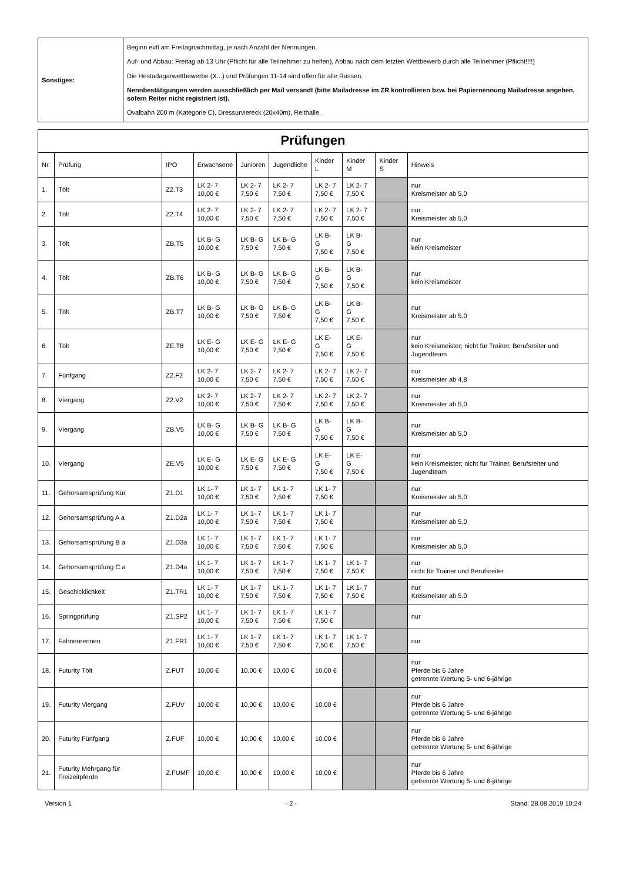| Sonstiges: | Beginn evtl am Freitagnachmittag, je nach Anzahl der Nennungen. Auf- und Abbau: Freitag ab 13 Uhr (Pflicht für alle Teilnehmer zu helfen), Abbau nach dem letzten Wettbewerb durch alle Teilnehmer (Pflicht!!!!) Die Hestadagarwettbewerbe (X...) und Prüfungen 11-14 sind offen für alle Rassen. Nennbestätigungen werden ausschließlich per Mail versandt (bitte Mailadresse im ZR kontrollieren bzw. bei Papiernennung Mailadresse angeben, sofern Reiter nicht registriert ist). Ovalbahn 200 m (Kategorie C), Dressurviereck (20x40m), Reithalle. |
| Prüfungen | | | | | | | | | |
| --- | --- | --- | --- | --- | --- | --- | --- | --- | --- |
| Nr. | Prüfung | IPO | Erwachsene | Junioren | Jugendliche | Kinder L | Kinder M | Kinder S | Hinweis |
| 1. | Tölt | Z2.T3 | LK 2- 7 10,00 € | LK 2- 7 7,50 € | LK 2- 7 7,50 € | LK 2- 7 7,50 € | LK 2- 7 7,50 € | | nur Kreismeister ab 5,0 |
| 2. | Tölt | Z2.T4 | LK 2- 7 10,00 € | LK 2- 7 7,50 € | LK 2- 7 7,50 € | LK 2- 7 7,50 € | LK 2- 7 7,50 € | | nur Kreismeister ab 5,0 |
| 3. | Tölt | ZB.T5 | LK B- G 10,00 € | LK B- G 7,50 € | LK B- G 7,50 € | LK B- G 7,50 € | LK B- G 7,50 € | | nur kein Kreismeister |
| 4. | Tölt | ZB.T6 | LK B- G 10,00 € | LK B- G 7,50 € | LK B- G 7,50 € | LK B- G 7,50 € | LK B- G 7,50 € | | nur kein Kreismeister |
| 5. | Tölt | ZB.T7 | LK B- G 10,00 € | LK B- G 7,50 € | LK B- G 7,50 € | LK B- G 7,50 € | LK B- G 7,50 € | | nur Kreismeister ab 5,0 |
| 6. | Tölt | ZE.T8 | LK E- G 10,00 € | LK E- G 7,50 € | LK E- G 7,50 € | LK E- G 7,50 € | LK E- G 7,50 € | | nur kein Kreismeister; nicht für Trainer, Berufsreiter und Jugendteam |
| 7. | Fünfgang | Z2.F2 | LK 2- 7 10,00 € | LK 2- 7 7,50 € | LK 2- 7 7,50 € | LK 2- 7 7,50 € | LK 2- 7 7,50 € | | nur Kreismeister ab 4,8 |
| 8. | Viergang | Z2.V2 | LK 2- 7 10,00 € | LK 2- 7 7,50 € | LK 2- 7 7,50 € | LK 2- 7 7,50 € | LK 2- 7 7,50 € | | nur Kreismeister ab 5,0 |
| 9. | Viergang | ZB.V5 | LK B- G 10,00 € | LK B- G 7,50 € | LK B- G 7,50 € | LK B- G 7,50 € | LK B- G 7,50 € | | nur Kreismeister ab 5,0 |
| 10. | Viergang | ZE.V5 | LK E- G 10,00 € | LK E- G 7,50 € | LK E- G 7,50 € | LK E- G 7,50 € | LK E- G 7,50 € | | nur kein Kreismeister; nicht für Trainer, Berufsreiter und Jugendteam |
| 11. | Gehorsamsprüfung Kür | Z1.D1 | LK 1- 7 10,00 € | LK 1- 7 7,50 € | LK 1- 7 7,50 € | LK 1- 7 7,50 € | | | nur Kreismeister ab 5,0 |
| 12. | Gehorsamsprüfung A a | Z1.D2a | LK 1- 7 10,00 € | LK 1- 7 7,50 € | LK 1- 7 7,50 € | LK 1- 7 7,50 € | | | nur Kreismeister ab 5,0 |
| 13. | Gehorsamsprüfung B a | Z1.D3a | LK 1- 7 10,00 € | LK 1- 7 7,50 € | LK 1- 7 7,50 € | LK 1- 7 7,50 € | | | nur Kreismeister ab 5,0 |
| 14. | Gehorsamsprüfung C a | Z1.D4a | LK 1- 7 10,00 € | LK 1- 7 7,50 € | LK 1- 7 7,50 € | LK 1- 7 7,50 € | LK 1- 7 7,50 € | | nur nicht für Trainer und Berufsreiter |
| 15. | Geschicklichkeit | Z1.TR1 | LK 1- 7 10,00 € | LK 1- 7 7,50 € | LK 1- 7 7,50 € | LK 1- 7 7,50 € | LK 1- 7 7,50 € | | nur Kreismeister ab 5,0 |
| 16. | Springprüfung | Z1.SP2 | LK 1- 7 10,00 € | LK 1- 7 7,50 € | LK 1- 7 7,50 € | LK 1- 7 7,50 € | | | nur |
| 17. | Fahnenrennen | Z1.FR1 | LK 1- 7 10,00 € | LK 1- 7 7,50 € | LK 1- 7 7,50 € | LK 1- 7 7,50 € | LK 1- 7 7,50 € | | nur |
| 18. | Futurity Tölt | Z.FUT | 10,00 € | 10,00 € | 10,00 € | 10,00 € | | | nur Pferde bis 6 Jahre getrennte Wertung 5- und 6-jährige |
| 19. | Futurity Viergang | Z.FUV | 10,00 € | 10,00 € | 10,00 € | 10,00 € | | | nur Pferde bis 6 Jahre getrennte Wertung 5- und 6-jährige |
| 20. | Futurity Fünfgang | Z.FUF | 10,00 € | 10,00 € | 10,00 € | 10,00 € | | | nur Pferde bis 6 Jahre getrennte Wertung 5- und 6-jährige |
| 21. | Futurity Mehrgang für Freizeitpferde | Z.FUMF | 10,00 € | 10,00 € | 10,00 € | 10,00 € | | | nur Pferde bis 6 Jahre getrennte Wertung 5- und 6-jährige |
Version 1 - 2 - Stand: 28.08.2019 10:24